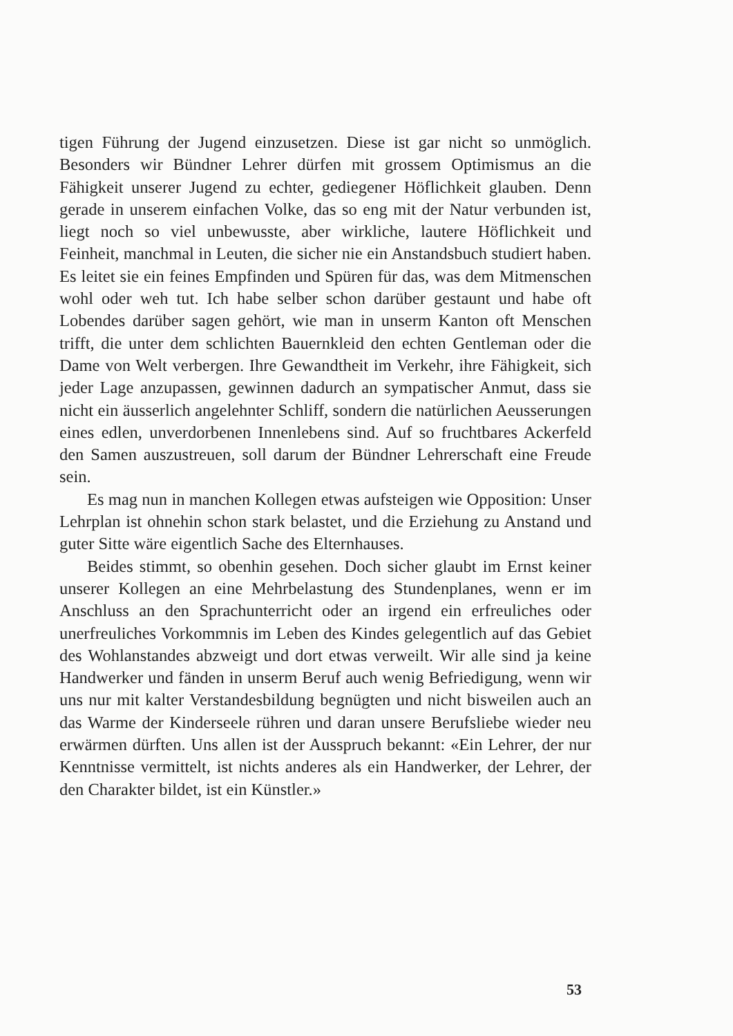tigen Führung der Jugend einzusetzen. Diese ist gar nicht so unmöglich. Besonders wir Bündner Lehrer dürfen mit grossem Optimismus an die Fähigkeit unserer Jugend zu echter, gediegener Höflichkeit glauben. Denn gerade in unserem einfachen Volke, das so eng mit der Natur verbunden ist, liegt noch so viel unbewusste, aber wirkliche, lautere Höflichkeit und Feinheit, manchmal in Leuten, die sicher nie ein Anstandsbuch studiert haben. Es leitet sie ein feines Empfinden und Spüren für das, was dem Mitmenschen wohl oder weh tut. Ich habe selber schon darüber gestaunt und habe oft Lobendes darüber sagen gehört, wie man in unserm Kanton oft Menschen trifft, die unter dem schlichten Bauernkleid den echten Gentleman oder die Dame von Welt verbergen. Ihre Gewandtheit im Verkehr, ihre Fähigkeit, sich jeder Lage anzupassen, gewinnen dadurch an sympatischer Anmut, dass sie nicht ein äusserlich angelehnter Schliff, sondern die natürlichen Aeusserungen eines edlen, unverdorbenen Innenlebens sind. Auf so fruchtbares Ackerfeld den Samen auszustreuen, soll darum der Bündner Lehrerschaft eine Freude sein.
Es mag nun in manchen Kollegen etwas aufsteigen wie Opposition: Unser Lehrplan ist ohnehin schon stark belastet, und die Erziehung zu Anstand und guter Sitte wäre eigentlich Sache des Elternhauses.
Beides stimmt, so obenhin gesehen. Doch sicher glaubt im Ernst keiner unserer Kollegen an eine Mehrbelastung des Stundenplanes, wenn er im Anschluss an den Sprachunterricht oder an irgend ein erfreuliches oder unerfreuliches Vorkommnis im Leben des Kindes gelegentlich auf das Gebiet des Wohlanstandes abzweigt und dort etwas verweilt. Wir alle sind ja keine Handwerker und fänden in unserm Beruf auch wenig Befriedigung, wenn wir uns nur mit kalter Verstandesbildung begnügten und nicht bisweilen auch an das Warme der Kinderseele rühren und daran unsere Berufsliebe wieder neu erwärmen dürften. Uns allen ist der Ausspruch bekannt: «Ein Lehrer, der nur Kenntnisse vermittelt, ist nichts anderes als ein Handwerker, der Lehrer, der den Charakter bildet, ist ein Künstler.»
53